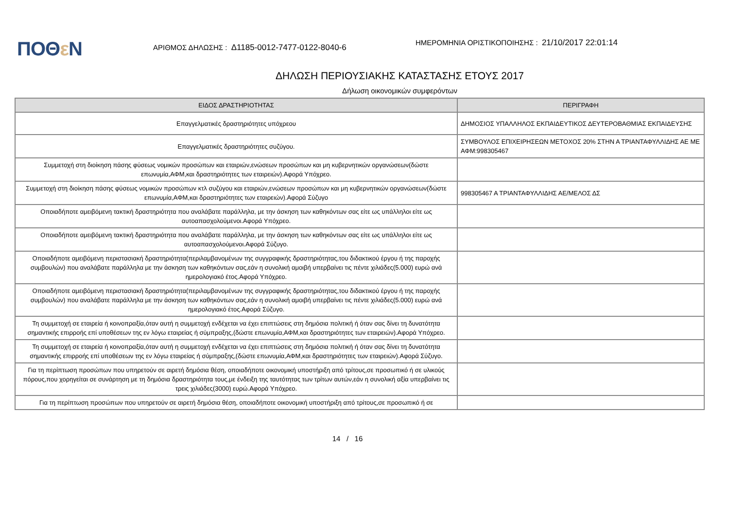ΠΟΘε Ν
ΑΡΙΘΜΟΣ ΔΗΛΩΣΗΣ : Δ1185-0012-7477-0122-8040-6
ΗΜΕΡΟΜΗΝΙΑ ΟΡΙΣΤΙΚΟΠΟΙΗΣΗΣ : 21/10/2017 22:01:14
ΔΗΛΩΣΗ ΠΕΡΙΟΥΣΙΑΚΗΣ ΚΑΤΑΣΤΑΣΗΣ ΕΤΟΥΣ 2017
Δήλωση οικονομικών συμφερόντων
| ΕΙΔΟΣ ΔΡΑΣΤΗΡΙΟΤΗΤΑΣ | ΠΕΡΙΓΡΑΦΗ |
| --- | --- |
| Επαγγελματικές δραστηριότητες υπόχρεου | ΔΗΜΟΣΙΟΣ ΥΠΑΛΛΗΛΟΣ ΕΚΠΑΙΔΕΥΤΙΚΟΣ ΔΕΥΤΕΡΟΒΑΘΜΙΑΣ ΕΚΠΑΙΔΕΥΣΗΣ |
| Επαγγελματικές δραστηριότητες συζύγου. | ΣΥΜΒΟΥΛΟΣ ΕΠΙΧΕΙΡΗΣΕΩΝ ΜΕΤΟΧΟΣ 20% ΣΤΗΝ Α ΤΡΙΑΝΤΑΦΥΛΛΙΔΗΣ ΑΕ ΜΕ ΑΦΜ:998305467 |
| Συμμετοχή στη διοίκηση πάσης φύσεως νομικών προσώπων και εταιριών,ενώσεων προσώπων και μη κυβερνητικών οργανώσεων(δώστε επωνυμία,ΑΦΜ,και δραστηριότητες των εταιρειών).Αφορά Υπόχρεο. | |
| Συμμετοχή στη διοίκηση πάσης φύσεως νομικών προσώπων κτλ συζύγου και εταιριών,ενώσεων προσώπων και μη κυβερνητικών οργανώσεων(δώστε επωνυμία,ΑΦΜ,και δραστηριότητες των εταιρειών).Αφορά Σύζυγο | 998305467 Α ΤΡΙΑΝΤΑΦΥΛΛΙΔΗΣ ΑΕ/ΜΕΛΟΣ ΔΣ |
| Οποιαδήποτε αμειβόμενη τακτική δραστηριότητα που αναλάβατε παράλληλα, με την άσκηση των καθηκόντων σας είτε ως υπάλληλοι είτε ως αυτοαπασχολούμενοι.Αφορά Υπόχρεο. | |
| Οποιαδήποτε αμειβόμενη τακτική δραστηριότητα που αναλάβατε παράλληλα, με την άσκηση των καθηκόντων σας είτε ως υπάλληλοι είτε ως αυτοαπασχολούμενοι.Αφορά Σύζυγο. | |
| Οποιαδήποτε αμειβόμενη περιστασιακή δραστηριότητα(περιλαμβανομένων της συγγραφικής δραστηριότητας,του διδακτικού έργου ή της παροχής συμβουλών) που αναλάβατε παράλληλα με την άσκηση των καθηκόντων σας,εάν η συνολική αμοιβή υπερβαίνει τις πέντε χιλιάδες(5.000) ευρώ ανά ημερολογιακό έτος.Αφορά Υπόχρεο. | |
| Οποιαδήποτε αμειβόμενη περιστασιακή δραστηριότητα(περιλαμβανομένων της συγγραφικής δραστηριότητας,του διδακτικού έργου ή της παροχής συμβουλών) που αναλάβατε παράλληλα με την άσκηση των καθηκόντων σας,εάν η συνολική αμοιβή υπερβαίνει τις πέντε χιλιάδες(5.000) ευρώ ανά ημερολογιακό έτος.Αφορά Σύζυγο. | |
| Τη συμμετοχή σε εταιρεία ή κοινοπραξία,όταν αυτή η συμμετοχή ενδέχεται να έχει επιπτώσεις στη δημόσια πολιτική ή όταν σας δίνει τη δυνατότητα σημαντικής επιρροής επί υποθέσεων της εν λόγω εταιρείας ή σύμπραξης,(δώστε επωνυμία,ΑΦΜ,και δραστηριότητες των εταιρειών).Αφορά Υπόχρεο. | |
| Τη συμμετοχή σε εταιρεία ή κοινοπραξία,όταν αυτή η συμμετοχή ενδέχεται να έχει επιπτώσεις στη δημόσια πολιτική ή όταν σας δίνει τη δυνατότητα σημαντικής επιρροής επί υποθέσεων της εν λόγω εταιρείας ή σύμπραξης,(δώστε επωνυμία,ΑΦΜ,και δραστηριότητες των εταιρειών).Αφορά Σύζυγο. | |
| Για τη περίπτωση προσώπων που υπηρετούν σε αιρετή δημόσια θέση, οποιαδήποτε οικονομική υποστήριξη από τρίτους,σε προσωπικό ή σε υλικούς πόρους,που χορηγείται σε συνάρτηση με τη δημόσια δραστηριότητα τους,με ένδειξη της ταυτότητας των τρίτων αυτών,εάν η συνολική αξία υπερβαίνει τις τρεις χιλιάδες(3000) ευρώ.Αφορά Υπόχρεο. | |
| Για τη περίπτωση προσώπων που υπηρετούν σε αιρετή δημόσια θέση, οποιαδήποτε οικονομική υποστήριξη από τρίτους,σε προσωπικό ή σε | |
14 / 16